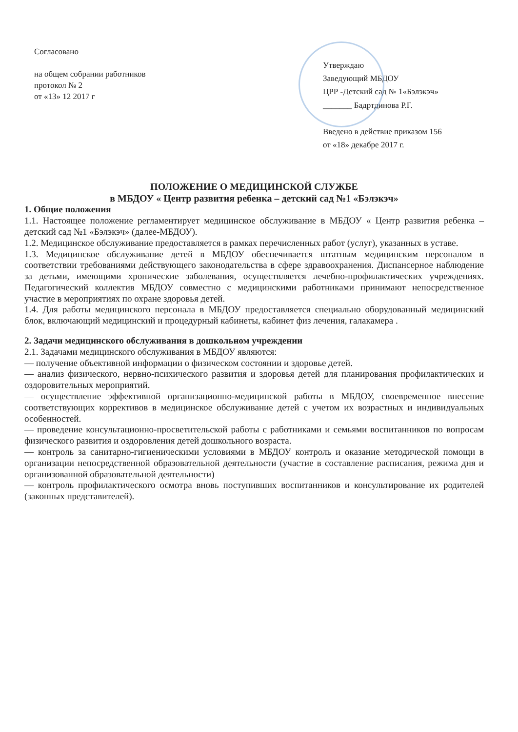Согласовано
на общем собрании работников
протокол № 2
от «13» 12 2017 г
Утверждаю
Заведующий МБДОУ
ЦРР -Детский сад № 1«Бэлэкэч»
_______ Бадртдинова Р.Г.
Введено в действие приказом 156
от «18» декабре 2017 г.
ПОЛОЖЕНИЕ О МЕДИЦИНСКОЙ СЛУЖБЕ
в МБДОУ « Центр развития ребенка – детский сад №1 «Бэлэкэч»
1. Общие положения
1.1. Настоящее положение регламентирует медицинское обслуживание в МБДОУ « Центр развития ребенка – детский сад №1 «Бэлэкэч» (далее-МБДОУ).
1.2. Медицинское обслуживание предоставляется в рамках перечисленных работ (услуг), указанных в уставе.
1.3. Медицинское обслуживание детей в МБДОУ обеспечивается штатным медицинским персоналом в соответствии требованиями действующего законодательства в сфере здравоохранения. Диспансерное наблюдение за детьми, имеющими хронические заболевания, осуществляется лечебно-профилактических учреждениях. Педагогический коллектив МБДОУ совместно с медицинскими работниками принимают непосредственное участие в мероприятиях по охране здоровья детей.
1.4. Для работы медицинского персонала в МБДОУ предоставляется специально оборудованный медицинский блок, включающий медицинский и процедурный кабинеты, кабинет физ лечения, галакамера .
2. Задачи медицинского обслуживания в дошкольном учреждении
2.1. Задачами медицинского обслуживания в МБДОУ являются:
— получение объективной информации о физическом состоянии и здоровье детей.
— анализ физического, нервно-психического развития и здоровья детей для планирования профилактических и оздоровительных мероприятий.
— осуществление эффективной организационно-медицинской работы в МБДОУ, своевременное внесение соответствующих коррективов в медицинское обслуживание детей с учетом их возрастных и индивидуальных особенностей.
— проведение консультационно-просветительской работы с работниками и семьями воспитанников по вопросам физического развития и оздоровления детей дошкольного возраста.
— контроль за санитарно-гигиеническими условиями в МБДОУ контроль и оказание методической помощи в организации непосредственной образовательной деятельности (участие в составление расписания, режима дня и организованной образовательной деятельности)
— контроль профилактического осмотра вновь поступивших воспитанников и консультирование их родителей (законных представителей).